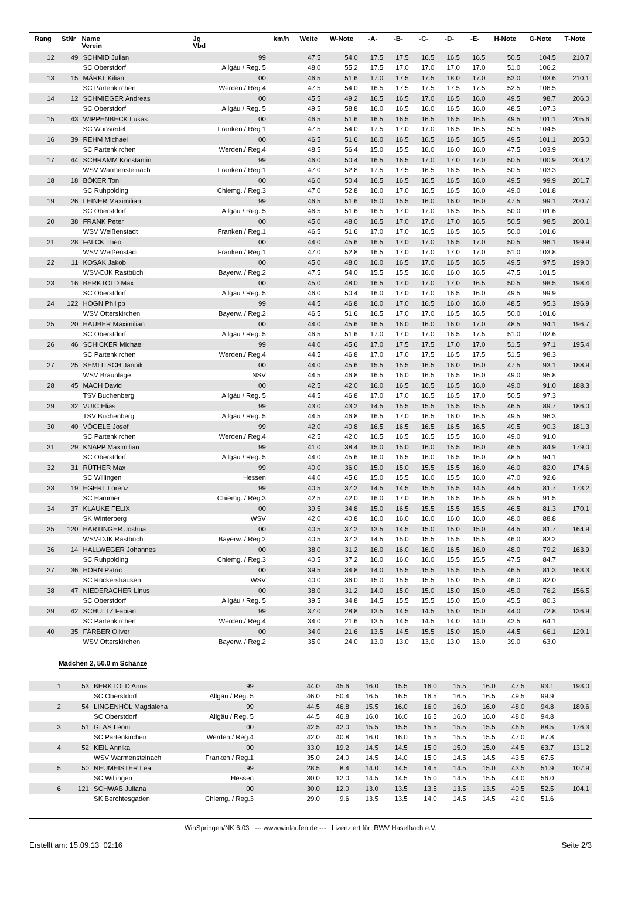| Rang | StNr | Name Verein | Jg Vbd | km/h | Weite | W-Note | -A- | -B- | -C- | -D- | -E- | H-Note | G-Note | T-Note |
| --- | --- | --- | --- | --- | --- | --- | --- | --- | --- | --- | --- | --- | --- | --- |
| 12 | 49 | SCHMID Julian | 99 | | 47.5 | 54.0 | 17.5 | 17.5 | 16.5 | 16.5 | 16.5 | 50.5 | 104.5 | 210.7 |
| | | SC Oberstdorf | Allgäu / Reg. 5 | | 48.0 | 55.2 | 17.5 | 17.0 | 17.0 | 17.0 | 17.0 | 51.0 | 106.2 | |
| 13 | 15 | MÄRKL Kilian | 00 | | 46.5 | 51.6 | 17.0 | 17.5 | 17.5 | 18.0 | 17.0 | 52.0 | 103.6 | 210.1 |
| | | SC Partenkirchen | Werden./ Reg.4 | | 47.5 | 54.0 | 16.5 | 17.5 | 17.5 | 17.5 | 17.5 | 52.5 | 106.5 | |
| 14 | 12 | SCHMIEGER Andreas | 00 | | 45.5 | 49.2 | 16.5 | 16.5 | 17.0 | 16.5 | 16.0 | 49.5 | 98.7 | 206.0 |
| | | SC Oberstdorf | Allgäu / Reg. 5 | | 49.5 | 58.8 | 16.0 | 16.5 | 16.0 | 16.5 | 16.0 | 48.5 | 107.3 | |
| 15 | 43 | WIPPENBECK Lukas | 00 | | 46.5 | 51.6 | 16.5 | 16.5 | 16.5 | 16.5 | 16.5 | 49.5 | 101.1 | 205.6 |
| | | SC Wunsiedel | Franken / Reg.1 | | 47.5 | 54.0 | 17.5 | 17.0 | 17.0 | 16.5 | 16.5 | 50.5 | 104.5 | |
| 16 | 39 | REHM Michael | 00 | | 46.5 | 51.6 | 16.0 | 16.5 | 16.5 | 16.5 | 16.5 | 49.5 | 101.1 | 205.0 |
| | | SC Partenkirchen | Werden./ Reg.4 | | 48.5 | 56.4 | 15.0 | 15.5 | 16.0 | 16.0 | 16.0 | 47.5 | 103.9 | |
| 17 | 44 | SCHRAMM Konstantin | 99 | | 46.0 | 50.4 | 16.5 | 16.5 | 17.0 | 17.0 | 17.0 | 50.5 | 100.9 | 204.2 |
| | | WSV Warmensteinach | Franken / Reg.1 | | 47.0 | 52.8 | 17.5 | 17.5 | 16.5 | 16.5 | 16.5 | 50.5 | 103.3 | |
| 18 | 18 | BÖKER Toni | 00 | | 46.0 | 50.4 | 16.5 | 16.5 | 16.5 | 16.5 | 16.0 | 49.5 | 99.9 | 201.7 |
| | | SC Ruhpolding | Chiemg. / Reg.3 | | 47.0 | 52.8 | 16.0 | 17.0 | 16.5 | 16.5 | 16.0 | 49.0 | 101.8 | |
| 19 | 26 | LEINER Maximilian | 99 | | 46.5 | 51.6 | 15.0 | 15.5 | 16.0 | 16.0 | 16.0 | 47.5 | 99.1 | 200.7 |
| | | SC Oberstdorf | Allgäu / Reg. 5 | | 46.5 | 51.6 | 16.5 | 17.0 | 17.0 | 16.5 | 16.5 | 50.0 | 101.6 | |
| 20 | 38 | FRANK Peter | 00 | | 45.0 | 48.0 | 16.5 | 17.0 | 17.0 | 17.0 | 16.5 | 50.5 | 98.5 | 200.1 |
| | | WSV Weißenstadt | Franken / Reg.1 | | 46.5 | 51.6 | 17.0 | 17.0 | 16.5 | 16.5 | 16.5 | 50.0 | 101.6 | |
| 21 | 28 | FALCK Theo | 00 | | 44.0 | 45.6 | 16.5 | 17.0 | 17.0 | 16.5 | 17.0 | 50.5 | 96.1 | 199.9 |
| | | WSV Weißenstadt | Franken / Reg.1 | | 47.0 | 52.8 | 16.5 | 17.0 | 17.0 | 17.0 | 17.0 | 51.0 | 103.8 | |
| 22 | 11 | KOSAK Jakob | 00 | | 45.0 | 48.0 | 16.0 | 16.5 | 17.0 | 16.5 | 16.5 | 49.5 | 97.5 | 199.0 |
| | | WSV-DJK Rastbüchl | Bayerw. / Reg.2 | | 47.5 | 54.0 | 15.5 | 15.5 | 16.0 | 16.0 | 16.5 | 47.5 | 101.5 | |
| 23 | 16 | BERKTOLD Max | 00 | | 45.0 | 48.0 | 16.5 | 17.0 | 17.0 | 17.0 | 16.5 | 50.5 | 98.5 | 198.4 |
| | | SC Oberstdorf | Allgäu / Reg. 5 | | 46.0 | 50.4 | 16.0 | 17.0 | 17.0 | 16.5 | 16.0 | 49.5 | 99.9 | |
| 24 | 122 | HÖGN Philipp | 99 | | 44.5 | 46.8 | 16.0 | 17.0 | 16.5 | 16.0 | 16.0 | 48.5 | 95.3 | 196.9 |
| | | WSV Otterskirchen | Bayerw. / Reg.2 | | 46.5 | 51.6 | 16.5 | 17.0 | 17.0 | 16.5 | 16.5 | 50.0 | 101.6 | |
| 25 | 20 | HAUBER Maximilian | 00 | | 44.0 | 45.6 | 16.5 | 16.0 | 16.0 | 16.0 | 17.0 | 48.5 | 94.1 | 196.7 |
| | | SC Oberstdorf | Allgäu / Reg. 5 | | 46.5 | 51.6 | 17.0 | 17.0 | 17.0 | 16.5 | 17.5 | 51.0 | 102.6 | |
| 26 | 46 | SCHICKER Michael | 99 | | 44.0 | 45.6 | 17.0 | 17.5 | 17.5 | 17.0 | 17.0 | 51.5 | 97.1 | 195.4 |
| | | SC Partenkirchen | Werden./ Reg.4 | | 44.5 | 46.8 | 17.0 | 17.0 | 17.5 | 16.5 | 17.5 | 51.5 | 98.3 | |
| 27 | 25 | SEMLITSCH Jannik | 00 | | 44.0 | 45.6 | 15.5 | 15.5 | 16.5 | 16.0 | 16.0 | 47.5 | 93.1 | 188.9 |
| | | WSV Braunlage | NSV | | 44.5 | 46.8 | 16.5 | 16.0 | 16.5 | 16.5 | 16.0 | 49.0 | 95.8 | |
| 28 | 45 | MACH David | 00 | | 42.5 | 42.0 | 16.0 | 16.5 | 16.5 | 16.5 | 16.0 | 49.0 | 91.0 | 188.3 |
| | | TSV Buchenberg | Allgäu / Reg. 5 | | 44.5 | 46.8 | 17.0 | 17.0 | 16.5 | 16.5 | 17.0 | 50.5 | 97.3 | |
| 29 | 32 | VUIC Elias | 99 | | 43.0 | 43.2 | 14.5 | 15.5 | 15.5 | 15.5 | 15.5 | 46.5 | 89.7 | 186.0 |
| | | TSV Buchenberg | Allgäu / Reg. 5 | | 44.5 | 46.8 | 16.5 | 17.0 | 16.5 | 16.0 | 16.5 | 49.5 | 96.3 | |
| 30 | 40 | VÖGELE Josef | 99 | | 42.0 | 40.8 | 16.5 | 16.5 | 16.5 | 16.5 | 16.5 | 49.5 | 90.3 | 181.3 |
| | | SC Partenkirchen | Werden./ Reg.4 | | 42.5 | 42.0 | 16.5 | 16.5 | 16.5 | 15.5 | 16.0 | 49.0 | 91.0 | |
| 31 | 29 | KNAPP Maximilian | 99 | | 41.0 | 38.4 | 15.0 | 15.0 | 16.0 | 15.5 | 16.0 | 46.5 | 84.9 | 179.0 |
| | | SC Oberstdorf | Allgäu / Reg. 5 | | 44.0 | 45.6 | 16.0 | 16.5 | 16.0 | 16.5 | 16.0 | 48.5 | 94.1 | |
| 32 | 31 | RÜTHER Max | 99 | | 40.0 | 36.0 | 15.0 | 15.0 | 15.5 | 15.5 | 16.0 | 46.0 | 82.0 | 174.6 |
| | | SC Willingen | Hessen | | 44.0 | 45.6 | 15.0 | 15.5 | 16.0 | 15.5 | 16.0 | 47.0 | 92.6 | |
| 33 | 19 | EGERT Lorenz | 99 | | 40.5 | 37.2 | 14.5 | 14.5 | 15.5 | 15.5 | 14.5 | 44.5 | 81.7 | 173.2 |
| | | SC Hammer | Chiemg. / Reg.3 | | 42.5 | 42.0 | 16.0 | 17.0 | 16.5 | 16.5 | 16.5 | 49.5 | 91.5 | |
| 34 | 37 | KLAUKE FELIX | 00 | | 39.5 | 34.8 | 15.0 | 16.5 | 15.5 | 15.5 | 15.5 | 46.5 | 81.3 | 170.1 |
| | | SK Winterberg | WSV | | 42.0 | 40.8 | 16.0 | 16.0 | 16.0 | 16.0 | 16.0 | 48.0 | 88.8 | |
| 35 | 120 | HARTINGER Joshua | 00 | | 40.5 | 37.2 | 13.5 | 14.5 | 15.0 | 15.0 | 15.0 | 44.5 | 81.7 | 164.9 |
| | | WSV-DJK Rastbüchl | Bayerw. / Reg.2 | | 40.5 | 37.2 | 14.5 | 15.0 | 15.5 | 15.5 | 15.5 | 46.0 | 83.2 | |
| 36 | 14 | HALLWEGER Johannes | 00 | | 38.0 | 31.2 | 16.0 | 16.0 | 16.0 | 16.5 | 16.0 | 48.0 | 79.2 | 163.9 |
| | | SC Ruhpolding | Chiemg. / Reg.3 | | 40.5 | 37.2 | 16.0 | 16.0 | 16.0 | 15.5 | 15.5 | 47.5 | 84.7 | |
| 37 | 36 | HORN Patric | 00 | | 39.5 | 34.8 | 14.0 | 15.5 | 15.5 | 15.5 | 15.5 | 46.5 | 81.3 | 163.3 |
| | | SC Rückershausen | WSV | | 40.0 | 36.0 | 15.0 | 15.5 | 15.5 | 15.0 | 15.5 | 46.0 | 82.0 | |
| 38 | 47 | NIEDERACHER Linus | 00 | | 38.0 | 31.2 | 14.0 | 15.0 | 15.0 | 15.0 | 15.0 | 45.0 | 76.2 | 156.5 |
| | | SC Oberstdorf | Allgäu / Reg. 5 | | 39.5 | 34.8 | 14.5 | 15.5 | 15.5 | 15.0 | 15.0 | 45.5 | 80.3 | |
| 39 | 42 | SCHULTZ Fabian | 99 | | 37.0 | 28.8 | 13.5 | 14.5 | 14.5 | 15.0 | 15.0 | 44.0 | 72.8 | 136.9 |
| | | SC Partenkirchen | Werden./ Reg.4 | | 34.0 | 21.6 | 13.5 | 14.5 | 14.5 | 14.0 | 14.0 | 42.5 | 64.1 | |
| 40 | 35 | FÄRBER Oliver | 00 | | 34.0 | 21.6 | 13.5 | 14.5 | 15.5 | 15.0 | 15.0 | 44.5 | 66.1 | 129.1 |
| | | WSV Otterskirchen | Bayerw. / Reg.2 | | 35.0 | 24.0 | 13.0 | 13.0 | 13.0 | 13.0 | 13.0 | 39.0 | 63.0 | |
Mädchen 2, 50.0 m Schanze
| 1 | 53 | BERKTOLD Anna | 99 | | 44.0 | 45.6 | 16.0 | 15.5 | 16.0 | 15.5 | 16.0 | 47.5 | 93.1 | 193.0 |
| | | SC Oberstdorf | Allgäu / Reg. 5 | | 46.0 | 50.4 | 16.5 | 16.5 | 16.5 | 16.5 | 16.5 | 49.5 | 99.9 | |
| 2 | 54 | LINGENHÖL Magdalena | 99 | | 44.5 | 46.8 | 15.5 | 16.0 | 16.0 | 16.0 | 16.0 | 48.0 | 94.8 | 189.6 |
| | | SC Oberstdorf | Allgäu / Reg. 5 | | 44.5 | 46.8 | 16.0 | 16.0 | 16.5 | 16.0 | 16.0 | 48.0 | 94.8 | |
| 3 | 51 | GLAS Leoni | 00 | | 42.5 | 42.0 | 15.5 | 15.5 | 15.5 | 15.5 | 15.5 | 46.5 | 88.5 | 176.3 |
| | | SC Partenkirchen | Werden./ Reg.4 | | 42.0 | 40.8 | 16.0 | 16.0 | 15.5 | 15.5 | 15.5 | 47.0 | 87.8 | |
| 4 | 52 | KEIL Annika | 00 | | 33.0 | 19.2 | 14.5 | 14.5 | 15.0 | 15.0 | 15.0 | 44.5 | 63.7 | 131.2 |
| | | WSV Warmensteinach | Franken / Reg.1 | | 35.0 | 24.0 | 14.5 | 14.0 | 15.0 | 14.5 | 14.5 | 43.5 | 67.5 | |
| 5 | 50 | NEUMEISTER Lea | 99 | | 28.5 | 8.4 | 14.0 | 14.5 | 14.5 | 14.5 | 15.0 | 43.5 | 51.9 | 107.9 |
| | | SC Willingen | Hessen | | 30.0 | 12.0 | 14.5 | 14.5 | 15.0 | 14.5 | 15.5 | 44.0 | 56.0 | |
| 6 | 121 | SCHWAB Juliana | 00 | | 30.0 | 12.0 | 13.0 | 13.5 | 13.5 | 13.5 | 13.5 | 40.5 | 52.5 | 104.1 |
| | | SK Berchtesgaden | Chiemg. / Reg.3 | | 29.0 | 9.6 | 13.5 | 13.5 | 14.0 | 14.5 | 14.5 | 42.0 | 51.6 | |
WinSpringen/NK 6.03 --- www.winlaufen.de --- Lizenziert für: RWV Haselbach e.V.
Erstellt am: 15.09.13 02:16 Seite 2/3